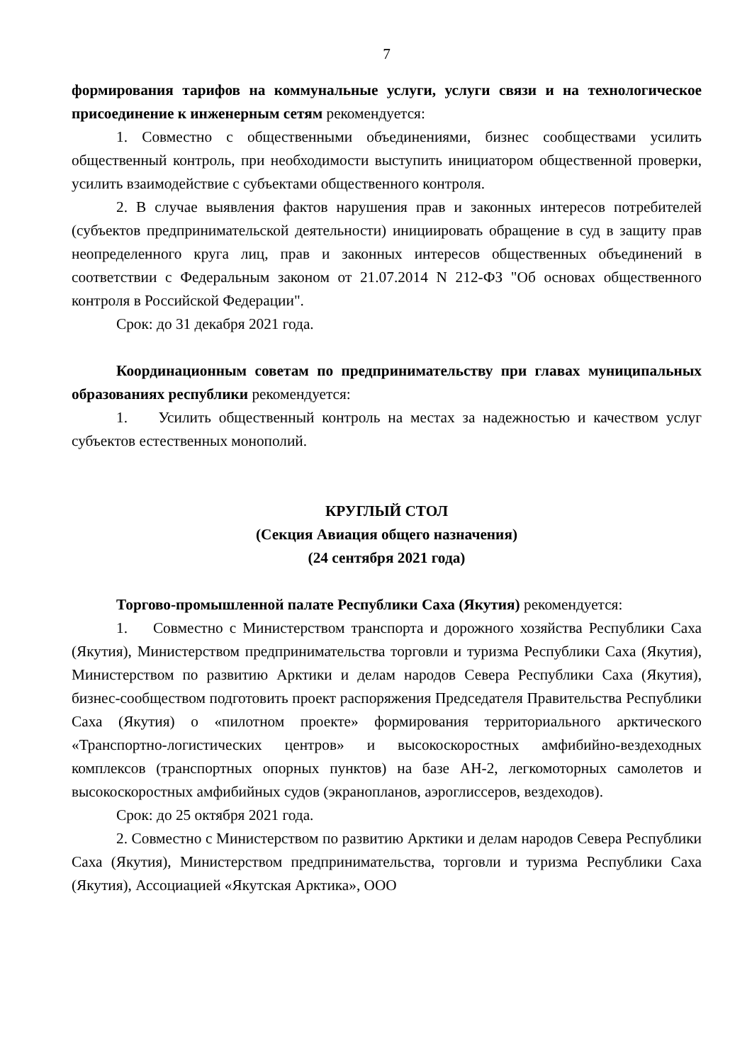7
формирования тарифов на коммунальные услуги, услуги связи и на технологическое присоединение к инженерным сетям рекомендуется:
1. Совместно с общественными объединениями, бизнес сообществами усилить общественный контроль, при необходимости выступить инициатором общественной проверки, усилить взаимодействие с субъектами общественного контроля.
2. В случае выявления фактов нарушения прав и законных интересов потребителей (субъектов предпринимательской деятельности) инициировать обращение в суд в защиту прав неопределенного круга лиц, прав и законных интересов общественных объединений в соответствии с Федеральным законом от 21.07.2014 N 212-ФЗ "Об основах общественного контроля в Российской Федерации".
Срок: до 31 декабря 2021 года.
Координационным советам по предпринимательству при главах муниципальных образованиях республики рекомендуется:
1. Усилить общественный контроль на местах за надежностью и качеством услуг субъектов естественных монополий.
КРУГЛЫЙ СТОЛ
(Секция Авиация общего назначения)
(24 сентября 2021 года)
Торгово-промышленной палате Республики Саха (Якутия) рекомендуется:
1. Совместно с Министерством транспорта и дорожного хозяйства Республики Саха (Якутия), Министерством предпринимательства торговли и туризма Республики Саха (Якутия), Министерством по развитию Арктики и делам народов Севера Республики Саха (Якутия), бизнес-сообществом подготовить проект распоряжения Председателя Правительства Республики Саха (Якутия) о «пилотном проекте» формирования территориального арктического «Транспортно-логистических центров» и высокоскоростных амфибийно-вездеходных комплексов (транспортных опорных пунктов) на базе АН-2, легкомоторных самолетов и высокоскоростных амфибийных судов (экранопланов, аэроглиссеров, вездеходов).
Срок: до 25 октября 2021 года.
2. Совместно с Министерством по развитию Арктики и делам народов Севера Республики Саха (Якутия), Министерством предпринимательства, торговли и туризма Республики Саха (Якутия), Ассоциацией «Якутская Арктика», ООО